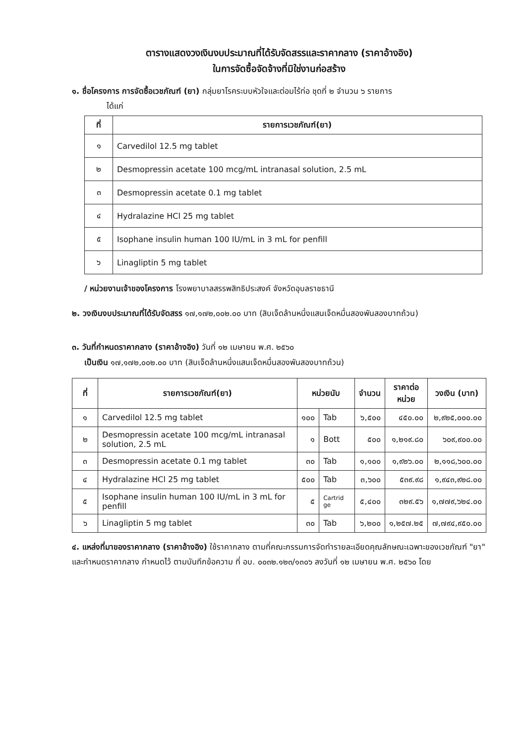ตารางแสดงวงเงินงบประมาณที่ได้รับจัดสรรและราคากลาง (ราคาอ้างอิง)
ในการจัดซื้อจัดจ้างที่มิใช่งานก่อสร้าง
๑. ชื่อโครงการ การจัดซื้อเวชภัณฑ์ (ยา) กลุ่มยาโรคระบบหัวใจและต่อมไร้ท่อ ชุดที่ ๒ จำนวน ๖ รายการ
ได้แก่
| ที่ | รายการเวชภัณฑ์(ยา) |
| --- | --- |
| ๑ | Carvedilol 12.5 mg tablet |
| ๒ | Desmopressin acetate 100 mcg/mL intranasal solution, 2.5 mL |
| ๓ | Desmopressin acetate 0.1 mg tablet |
| ๔ | Hydralazine HCl 25 mg tablet |
| ๕ | Isophane insulin human 100 IU/mL in 3 mL for penfill |
| ๖ | Linagliptin 5 mg tablet |
/ หน่วยงานเจ้าของโครงการ โรงพยาบาลสรรพสิทธิประสงค์ จังหวัดอุบลราชธานี
๒. วงเงินงบประมาณที่ได้รับจัดสรร ๑๗,๑๗๒,๐๐๒.๐๐ บาท (สิบเจ็ดล้านหนึ่งแสนเจ็ดหมื่นสองพันสองบาทถ้วน)
๓. วันที่กำหนดราคากลาง (ราคาอ้างอิง) วันที่ ๑๒ เมษายน พ.ศ. ๒๕๖๐
เป็นเงิน ๑๗,๑๗๒,๐๐๒.๐๐ บาท (สิบเจ็ดล้านหนึ่งแสนเจ็ดหมื่นสองพันสองบาทถ้วน)
| ที่ | รายการเวชภัณฑ์(ยา) | หน่วยนับ | | จำนวน | ราคาต่อ หน่วย | วงเงิน (บาท) |
| --- | --- | --- | --- | --- | --- | --- |
| ๑ | Carvedilol 12.5 mg tablet | ๑๐๐ | Tab | ๖,๕๐๐ | ๔๕๐.๐๐ | ๒,๙๒๕,๐๐๐.๐๐ |
| ๒ | Desmopressin acetate 100 mcg/mL intranasal solution, 2.5 mL | ๑ | Bott | ๕๐๐ | ๑,๒๑๙.๘๐ | ๖๐๙,๙๐๐.๐๐ |
| ๓ | Desmopressin acetate 0.1 mg tablet | ๓๐ | Tab | ๑,๑๐๐ | ๑,๙๒๖.๐๐ | ๒,๑๑๘,๖๐๐.๐๐ |
| ๔ | Hydralazine HCl 25 mg tablet | ๕๐๐ | Tab | ๓,๖๐๐ | ๕๓๙.๙๘ | ๑,๙๔๓,๙๒๘.๐๐ |
| ๕ | Isophane insulin human 100 IU/mL in 3 mL for penfill | ๕ | Cartrid ge | ๕,๔๐๐ | ๓๒๙.๕๖ | ๑,๗๗๙,๖๒๔.๐๐ |
| ๖ | Linagliptin 5 mg tablet | ๓๐ | Tab | ๖,๒๐๐ | ๑,๒๕๗.๒๕ | ๗,๗๙๔,๙๕๐.๐๐ |
๔. แหล่งที่มาของราคากลาง (ราคาอ้างอิง) ใช้ราคากลาง ตามที่คณะกรรมการจัดทำรายละเอียดคุณลักษณะเฉพาะของเวชภัณฑ์ "ยา" และกำหนดราคากลาง กำหนดไว้ ตามบันทึกข้อความ ที่ อบ. ๐๐๓๒.๑๒๓/๑๓๐๖ ลงวันที่ ๑๒ เมษายน พ.ศ. ๒๕๖๐ โดย